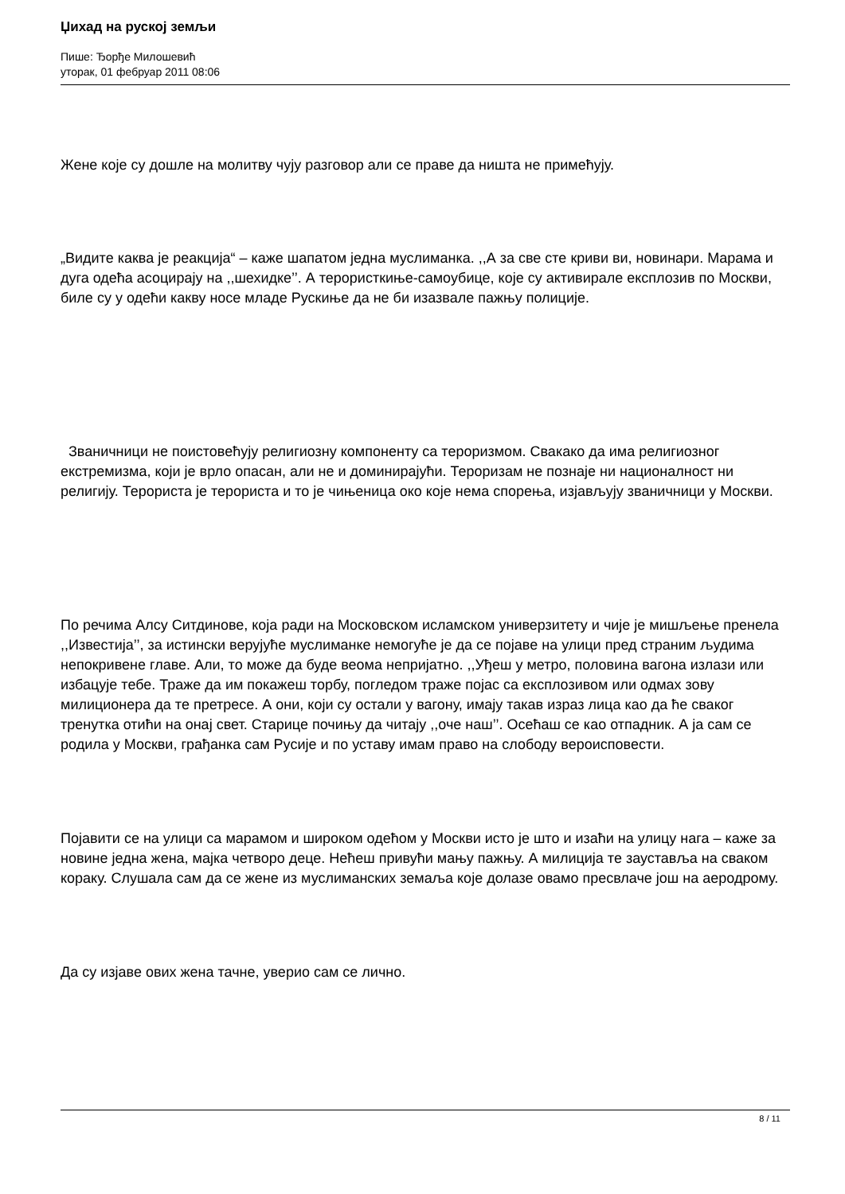Џихад на руској земљи
Пише: Ђорђе Милошевић
уторак, 01 фебруар 2011 08:06
Жене које су дошле на молитву чују разговор али се праве да ништа не примећују.
„Видите каква је реакција“ – каже шапатом једна муслиманка. ,,А за све сте криви ви, новинари. Марама и дуга одећа асоцирају на ,,шехидке’’. А терористкиње-самоубице, које су активирале експлозив по Москви, биле су у одећи какву носе младе Рускиње да не би изазвале пажњу полиције.
Званичници не поистовећују религиозну компоненту са тероризмом. Свакако да има религиозног екстремизма, који је врло опасан, али не и доминирајући. Тероризам не познаје ни националност ни религију. Терориста је терориста и то је чињеница око које нема спорења, изјављују званичници у Москви.
По речима Алсу Ситдинове, која ради на Московском исламском универзитету и чије је мишљење пренела ,,Известија’’, за истински верујуће муслиманке немогуће је да се појаве на улици пред страним људима непокривене главе. Али, то може да буде веома непријатно. ,,Уђеш у метро, половина вагона излази или избацује тебе. Траже да им покажеш торбу, погледом траже појас са експлозивом или одмах зову милиционера да те претресе. А они, који су остали у вагону, имају такав израз лица као да ће сваког тренутка отићи на онај свет. Старице почињу да читају ,,оче наш’’. Осећаш се као отпадник. А ја сам се родила у Москви, грађанка сам Русије и по уставу имам право на слободу вероисповести.
Појавити се на улици са марамом и широком одећом у Москви исто је што и изаћи на улицу нага – каже за новине једна жена, мајка четворо деце. Нећеш привући мању пажњу. А милиција те зауставља на сваком кораку. Слушала сам да се жене из муслиманских земаља које долазе овамо пресвлаче још на аеродрому.
Да су изјаве ових жена тачне, уверио сам се лично.
8 / 11